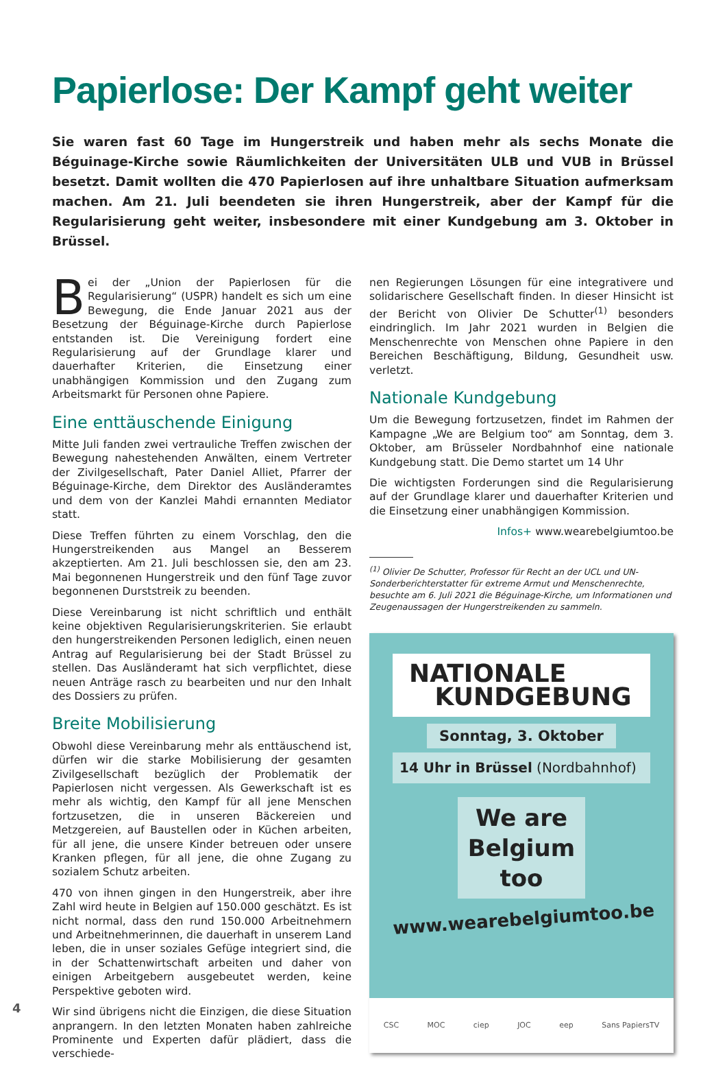Papierlose: Der Kampf geht weiter
Sie waren fast 60 Tage im Hungerstreik und haben mehr als sechs Monate die Béguinage-Kirche sowie Räumlichkeiten der Universitäten ULB und VUB in Brüssel besetzt. Damit wollten die 470 Papierlosen auf ihre unhaltbare Situation aufmerksam machen. Am 21. Juli beendeten sie ihren Hungerstreik, aber der Kampf für die Regularisierung geht weiter, insbesondere mit einer Kundgebung am 3. Oktober in Brüssel.
Bei der „Union der Papierlosen für die Regularisierung“ (USPR) handelt es sich um eine Bewegung, die Ende Januar 2021 aus der Besetzung der Béguinage-Kirche durch Papierlose entstanden ist. Die Vereinigung fordert eine Regularisierung auf der Grundlage klarer und dauerhafter Kriterien, die Einsetzung einer unabhängigen Kommission und den Zugang zum Arbeitsmarkt für Personen ohne Papiere.
Eine enttäuschende Einigung
Mitte Juli fanden zwei vertrauliche Treffen zwischen der Bewegung nahestehenden Anwälten, einem Vertreter der Zivilgesellschaft, Pater Daniel Alliet, Pfarrer der Béguinage-Kirche, dem Direktor des Ausländeramtes und dem von der Kanzlei Mahdi ernannten Mediator statt.
Diese Treffen führten zu einem Vorschlag, den die Hungerstreikenden aus Mangel an Besserem akzeptierten. Am 21. Juli beschlossen sie, den am 23. Mai begonnenen Hungerstreik und den fünf Tage zuvor begonnenen Durststreik zu beenden.
Diese Vereinbarung ist nicht schriftlich und enthält keine objektiven Regularisierungskriterien. Sie erlaubt den hungerstreikenden Personen lediglich, einen neuen Antrag auf Regularisierung bei der Stadt Brüssel zu stellen. Das Ausländeramt hat sich verpflichtet, diese neuen Anträge rasch zu bearbeiten und nur den Inhalt des Dossiers zu prüfen.
Breite Mobilisierung
Obwohl diese Vereinbarung mehr als enttäuschend ist, dürfen wir die starke Mobilisierung der gesamten Zivilgesellschaft bezüglich der Problematik der Papierlosen nicht vergessen. Als Gewerkschaft ist es mehr als wichtig, den Kampf für all jene Menschen fortzusetzen, die in unseren Bäckereien und Metzgereien, auf Baustellen oder in Küchen arbeiten, für all jene, die unsere Kinder betreuen oder unsere Kranken pflegen, für all jene, die ohne Zugang zu sozialem Schutz arbeiten.
470 von ihnen gingen in den Hungerstreik, aber ihre Zahl wird heute in Belgien auf 150.000 geschätzt. Es ist nicht normal, dass den rund 150.000 Arbeitnehmern und Arbeitnehmerinnen, die dauerhaft in unserem Land leben, die in unser soziales Gefüge integriert sind, die in der Schattenwirtschaft arbeiten und daher von einigen Arbeitgebern ausgebeutet werden, keine Perspektive geboten wird.
Wir sind übrigens nicht die Einzigen, die diese Situation anprangern. In den letzten Monaten haben zahlreiche Prominente und Experten dafür plädiert, dass die verschiede-
nen Regierungen Lösungen für eine integrativere und solidarischere Gesellschaft finden. In dieser Hinsicht ist der Bericht von Olivier De Schutter<sup>(1)</sup> besonders eindringlich. Im Jahr 2021 wurden in Belgien die Menschenrechte von Menschen ohne Papiere in den Bereichen Beschäftigung, Bildung, Gesundheit usw. verletzt.
Nationale Kundgebung
Um die Bewegung fortzusetzen, findet im Rahmen der Kampagne „We are Belgium too“ am Sonntag, dem 3. Oktober, am Brüsseler Nordbahnhof eine nationale Kundgebung statt. Die Demo startet um 14 Uhr
Die wichtigsten Forderungen sind die Regularisierung auf der Grundlage klarer und dauerhafter Kriterien und die Einsetzung einer unabhängigen Kommission.
Infos+ www.wearebelgiumtoo.be
<sup>(1)</sup> Olivier De Schutter, Professor für Recht an der UCL und UN-Sonderberichterstatter für extreme Armut und Menschenrechte, besuchte am 6. Juli 2021 die Béguinage-Kirche, um Informationen und Zeugenaussagen der Hungerstreikenden zu sammeln.
NATIONALE
KUNDGEBUNG
Sonntag, 3. Oktober
14 Uhr in Brüssel (Nordbahnhof)
We are Belgium too
www.wearebelgiumtoo.be
CSC MOC ciep JOC eep Sans PapiersTV
4